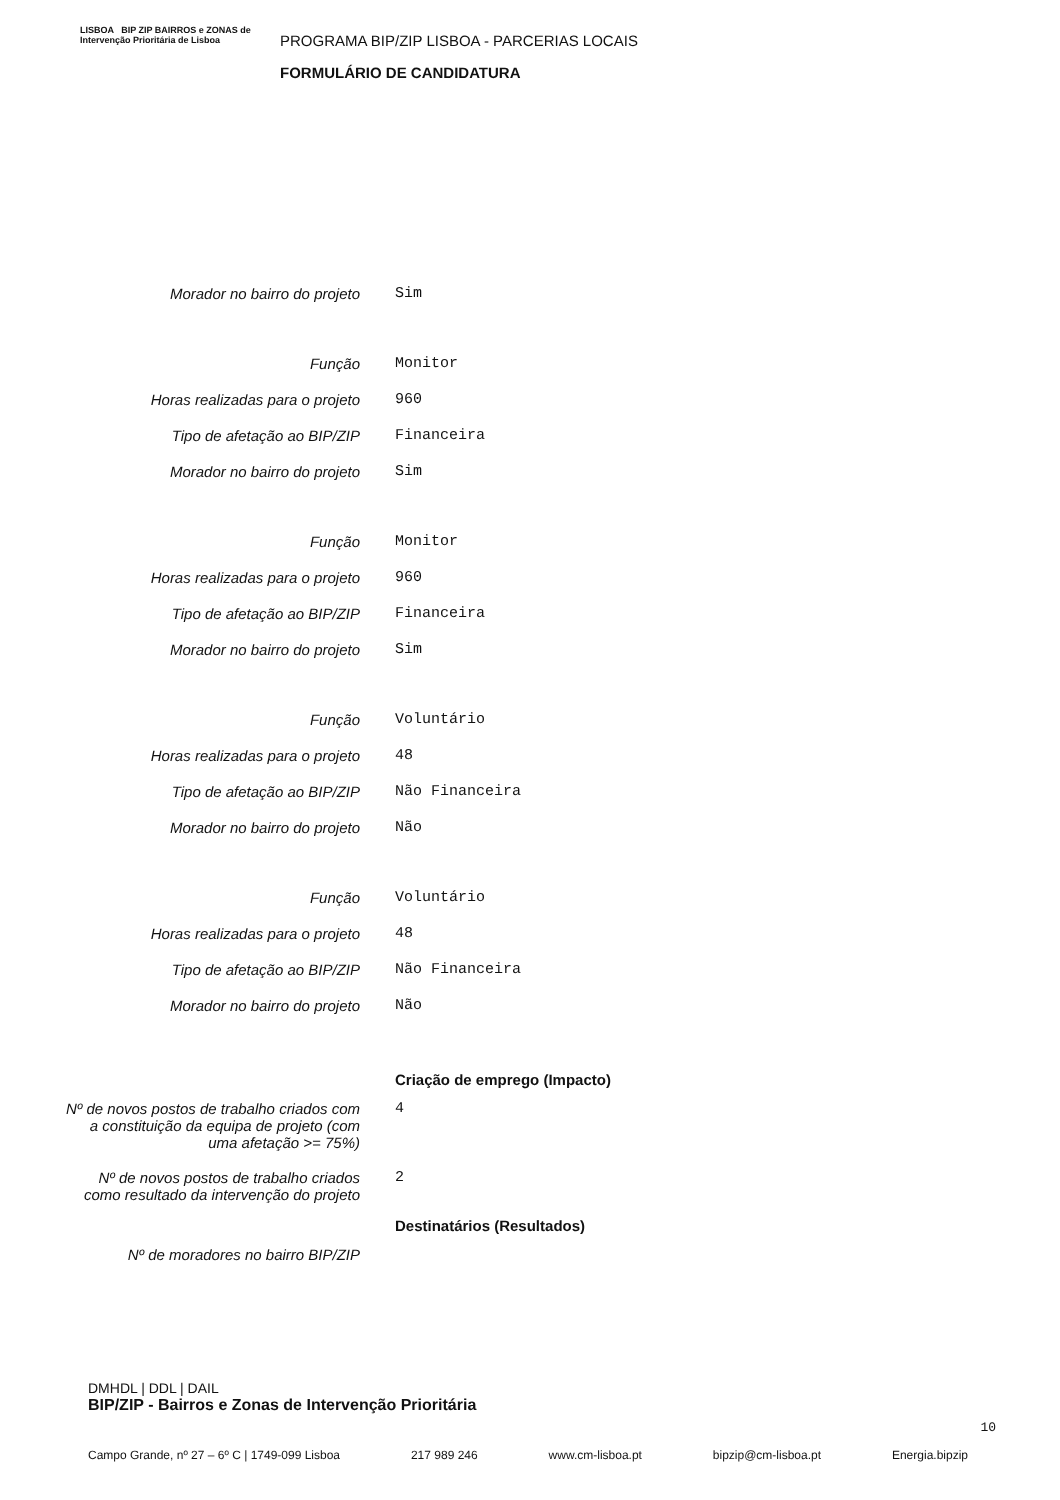LISBOA BIP ZIP BAIRROS e ZONAS de Intervenção Prioritária de Lisboa
PROGRAMA BIP/ZIP LISBOA - PARCERIAS LOCAIS
FORMULÁRIO DE CANDIDATURA
| Morador no bairro do projeto | Sim |
| Função | Monitor |
| Horas realizadas para o projeto | 960 |
| Tipo de afetação ao BIP/ZIP | Financeira |
| Morador no bairro do projeto | Sim |
| Função | Monitor |
| Horas realizadas para o projeto | 960 |
| Tipo de afetação ao BIP/ZIP | Financeira |
| Morador no bairro do projeto | Sim |
| Função | Voluntário |
| Horas realizadas para o projeto | 48 |
| Tipo de afetação ao BIP/ZIP | Não Financeira |
| Morador no bairro do projeto | Não |
| Função | Voluntário |
| Horas realizadas para o projeto | 48 |
| Tipo de afetação ao BIP/ZIP | Não Financeira |
| Morador no bairro do projeto | Não |
| | Criação de emprego (Impacto) |
| Nº de novos postos de trabalho criados com a constituição da equipa de projeto (com uma afetação >= 75%) | 4 |
| Nº de novos postos de trabalho criados como resultado da intervenção do projeto | 2 |
| | Destinatários (Resultados) |
| Nº de moradores no bairro BIP/ZIP | |
DMHDL | DDL | DAIL
BIP/ZIP - Bairros e Zonas de Intervenção Prioritária
10
Campo Grande, nº 27 – 6º C | 1749-099 Lisboa 217 989 246 www.cm-lisboa.pt bipzip@cm-lisboa.pt Energia.bipzip